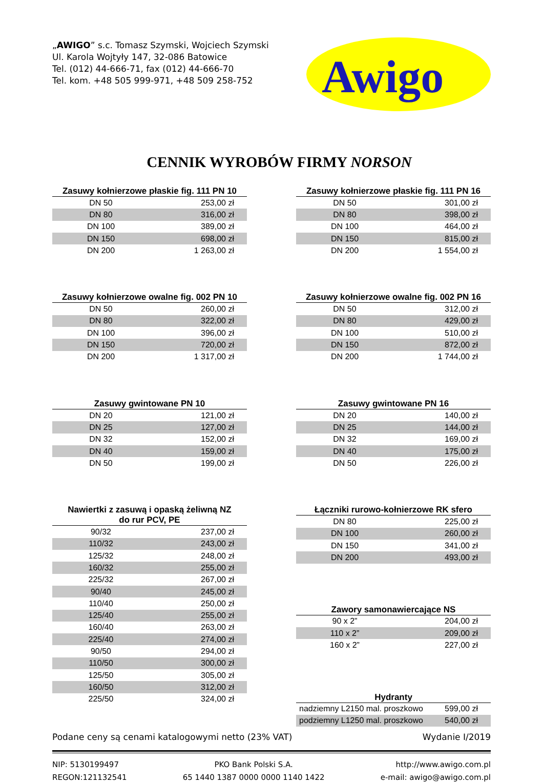„AWIGO” s.c. Tomasz Szymski, Wojciech Szymski
Ul. Karola Wojtyły 147, 32-086 Batowice
Tel. (012) 44-666-71, fax (012) 44-666-70
Tel. kom. +48 505 999-971, +48 509 258-752
Awigo
CENNIK WYROBÓW FIRMY NORSON
| Zasuwy kołnierzowe płaskie fig. 111 PN 10 | |
| --- | --- |
| DN 50 | 253,00 zł |
| DN 80 | 316,00 zł |
| DN 100 | 389,00 zł |
| DN 150 | 698,00 zł |
| DN 200 | 1 263,00 zł |
| Zasuwy kołnierzowe owalne fig. 002 PN 10 | |
| --- | --- |
| DN 50 | 260,00 zł |
| DN 80 | 322,00 zł |
| DN 100 | 396,00 zł |
| DN 150 | 720,00 zł |
| DN 200 | 1 317,00 zł |
| Zasuwy gwintowane PN 10 | |
| --- | --- |
| DN 20 | 121,00 zł |
| DN 25 | 127,00 zł |
| DN 32 | 152,00 zł |
| DN 40 | 159,00 zł |
| DN 50 | 199,00 zł |
| Nawiertki z zasuwą i opaską żeliwną NZ do rur PCV, PE | |
| --- | --- |
| 90/32 | 237,00 zł |
| 110/32 | 243,00 zł |
| 125/32 | 248,00 zł |
| 160/32 | 255,00 zł |
| 225/32 | 267,00 zł |
| 90/40 | 245,00 zł |
| 110/40 | 250,00 zł |
| 125/40 | 255,00 zł |
| 160/40 | 263,00 zł |
| 225/40 | 274,00 zł |
| 90/50 | 294,00 zł |
| 110/50 | 300,00 zł |
| 125/50 | 305,00 zł |
| 160/50 | 312,00 zł |
| 225/50 | 324,00 zł |
| Zasuwy kołnierzowe płaskie fig. 111 PN 16 | |
| --- | --- |
| DN 50 | 301,00 zł |
| DN 80 | 398,00 zł |
| DN 100 | 464,00 zł |
| DN 150 | 815,00 zł |
| DN 200 | 1 554,00 zł |
| Zasuwy kołnierzowe owalne fig. 002 PN 16 | |
| --- | --- |
| DN 50 | 312,00 zł |
| DN 80 | 429,00 zł |
| DN 100 | 510,00 zł |
| DN 150 | 872,00 zł |
| DN 200 | 1 744,00 zł |
| Zasuwy gwintowane PN 16 | |
| --- | --- |
| DN 20 | 140,00 zł |
| DN 25 | 144,00 zł |
| DN 32 | 169,00 zł |
| DN 40 | 175,00 zł |
| DN 50 | 226,00 zł |
| Łączniki rurowo-kołnierzowe RK sfero | |
| --- | --- |
| DN 80 | 225,00 zł |
| DN 100 | 260,00 zł |
| DN 150 | 341,00 zł |
| DN 200 | 493,00 zł |
| Zawory samonawiercające NS | |
| --- | --- |
| 90 x 2” | 204,00 zł |
| 110 x 2” | 209,00 zł |
| 160 x 2” | 227,00 zł |
| Hydranty | |
| --- | --- |
| nadziemny L2150 mal. proszkowo | 599,00 zł |
| podziemny L1250 mal. proszkowo | 540,00 zł |
Podane ceny są cenami katalogowymi netto (23% VAT) Wydanie I/2019
NIP: 5130199497
REGON:121132541
PKO Bank Polski S.A.
65 1440 1387 0000 0000 1140 1422
http://www.awigo.com.pl
e-mail: awigo@awigo.com.pl